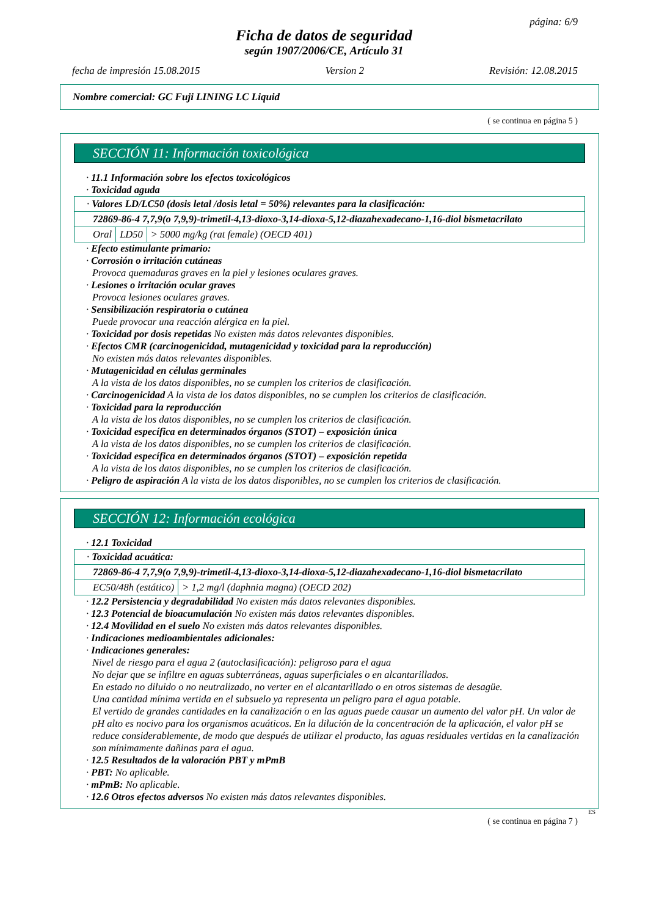página: 6/9
Ficha de datos de seguridad
según 1907/2006/CE, Artículo 31
fecha de impresión 15.08.2015 Version 2 Revisión: 12.08.2015
Nombre comercial: GC Fuji LINING LC Liquid
( se continua en página 5 )
SECCIÓN 11: Información toxicológica
· 11.1 Información sobre los efectos toxicológicos
· Toxicidad aguda
| · Valores LD/LC50 (dosis letal /dosis letal = 50%) relevantes para la clasificación: | | |
| 72869-86-4 7,7,9(o 7,9,9)-trimetil-4,13-dioxo-3,14-dioxa-5,12-diazahexadecano-1,16-diol bismetacrilato | | |
| Oral | LD50 | > 5000 mg/kg (rat female) (OECD 401) |
· Efecto estimulante primario:
· Corrosión o irritación cutáneas
Provoca quemaduras graves en la piel y lesiones oculares graves.
· Lesiones o irritación ocular graves
Provoca lesiones oculares graves.
· Sensibilización respiratoria o cutánea
Puede provocar una reacción alérgica en la piel.
· Toxicidad por dosis repetidas No existen más datos relevantes disponibles.
· Efectos CMR (carcinogenicidad, mutagenicidad y toxicidad para la reproducción)
No existen más datos relevantes disponibles.
· Mutagenicidad en células germinales
A la vista de los datos disponibles, no se cumplen los criterios de clasificación.
· Carcinogenicidad A la vista de los datos disponibles, no se cumplen los criterios de clasificación.
· Toxicidad para la reproducción
A la vista de los datos disponibles, no se cumplen los criterios de clasificación.
· Toxicidad específica en determinados órganos (STOT) – exposición única
A la vista de los datos disponibles, no se cumplen los criterios de clasificación.
· Toxicidad específica en determinados órganos (STOT) – exposición repetida
A la vista de los datos disponibles, no se cumplen los criterios de clasificación.
· Peligro de aspiración A la vista de los datos disponibles, no se cumplen los criterios de clasificación.
SECCIÓN 12: Información ecológica
· 12.1 Toxicidad
| · Toxicidad acuática: | |
| 72869-86-4 7,7,9(o 7,9,9)-trimetil-4,13-dioxo-3,14-dioxa-5,12-diazahexadecano-1,16-diol bismetacrilato | |
| EC50/48h (estático) | > 1,2 mg/l (daphnia magna) (OECD 202) |
· 12.2 Persistencia y degradabilidad No existen más datos relevantes disponibles.
· 12.3 Potencial de bioacumulación No existen más datos relevantes disponibles.
· 12.4 Movilidad en el suelo No existen más datos relevantes disponibles.
· Indicaciones medioambientales adicionales:
· Indicaciones generales:
Nivel de riesgo para el agua 2 (autoclasificación): peligroso para el agua
No dejar que se infiltre en aguas subterráneas, aguas superficiales o en alcantarillados.
En estado no diluido o no neutralizado, no verter en el alcantarillado o en otros sistemas de desagüe.
Una cantidad mínima vertida en el subsuelo ya representa un peligro para el agua potable.
El vertido de grandes cantidades en la canalización o en las aguas puede causar un aumento del valor pH. Un valor de pH alto es nocivo para los organismos acuáticos. En la dilución de la concentración de la aplicación, el valor pH se reduce considerablemente, de modo que después de utilizar el producto, las aguas residuales vertidas en la canalización son mínimamente dañinas para el agua.
· 12.5 Resultados de la valoración PBT y mPmB
· PBT: No aplicable.
· mPmB: No aplicable.
· 12.6 Otros efectos adversos No existen más datos relevantes disponibles.
ES
( se continua en página 7 )